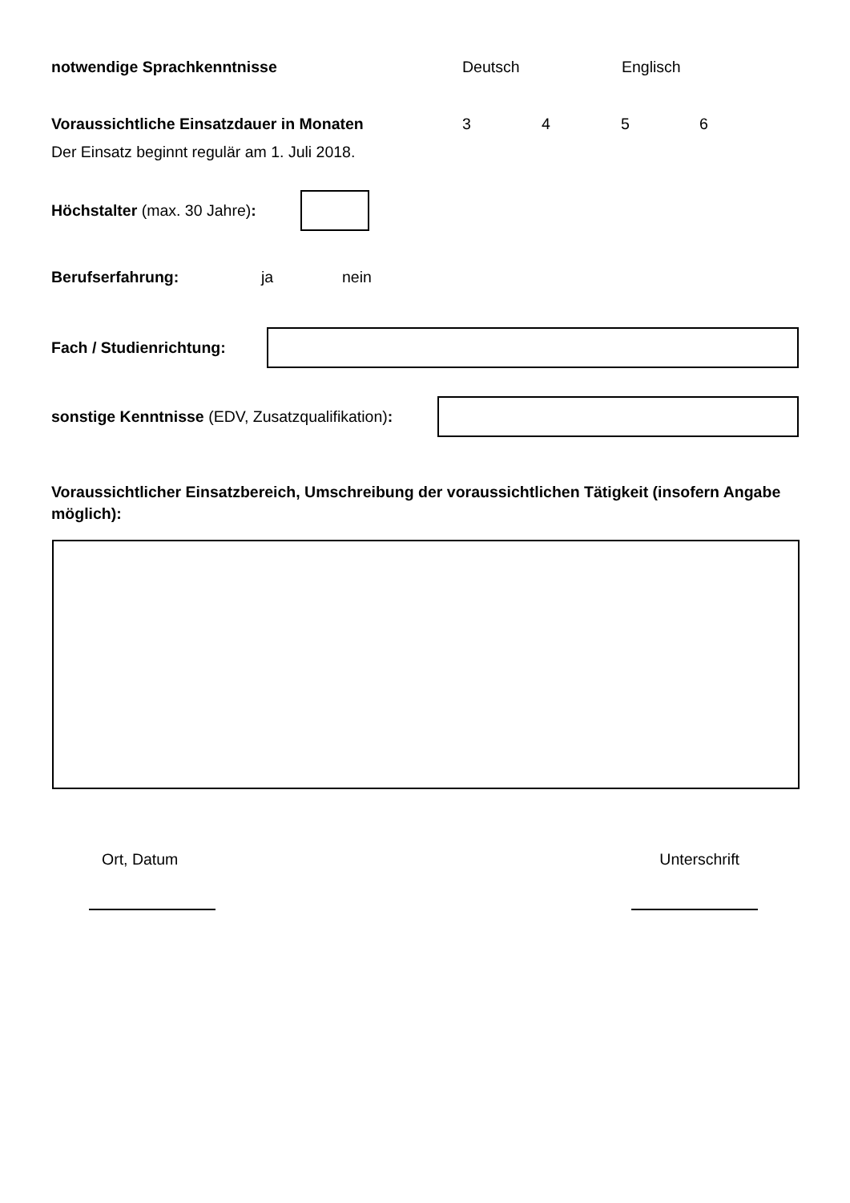notwendige Sprachkenntnisse Deutsch Englisch
Voraussichtliche Einsatzdauer in Monaten 3456
Der Einsatz beginnt regulär am 1. Juli 2018.
Höchstalter (max. 30 Jahre):
Berufserfahrung: ja nein
Fach / Studienrichtung:
sonstige Kenntnisse (EDV, Zusatzqualifikation):
Voraussichtlicher Einsatzbereich, Umschreibung der voraussichtlichen Tätigkeit (insofern Angabe möglich):
Ort, Datum Unterschrift